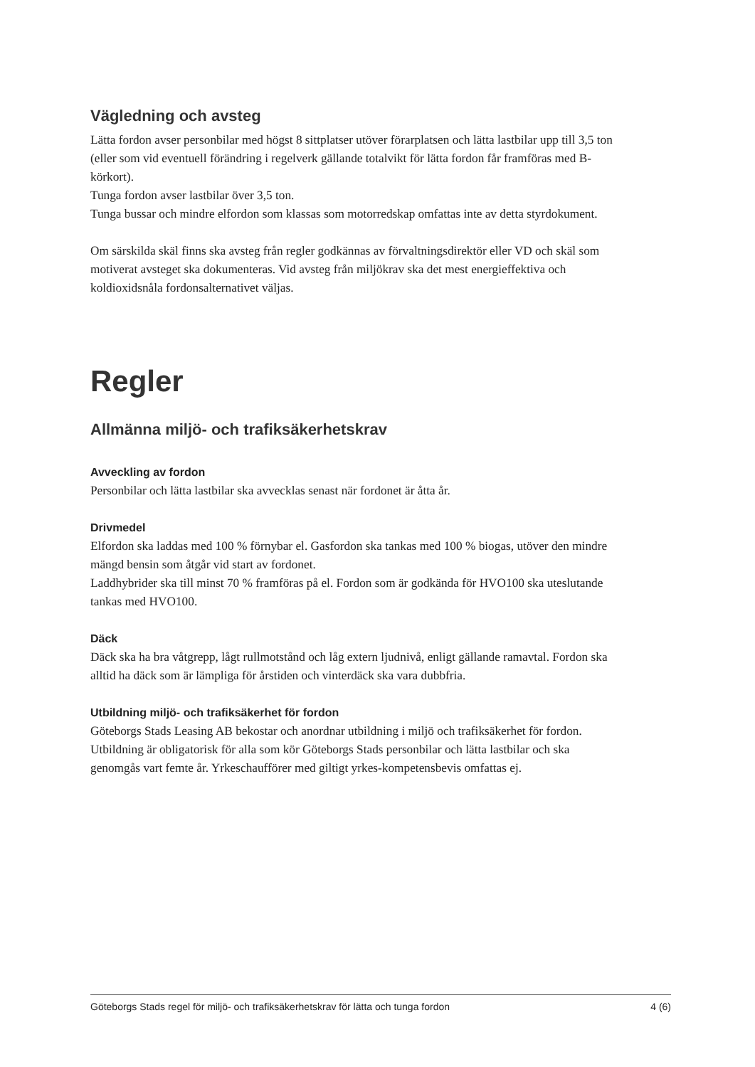Vägledning och avsteg
Lätta fordon avser personbilar med högst 8 sittplatser utöver förarplatsen och lätta lastbilar upp till 3,5 ton (eller som vid eventuell förändring i regelverk gällande totalvikt för lätta fordon får framföras med B-körkort).
Tunga fordon avser lastbilar över 3,5 ton.
Tunga bussar och mindre elfordon som klassas som motorredskap omfattas inte av detta styrdokument.
Om särskilda skäl finns ska avsteg från regler godkännas av förvaltningsdirektör eller VD och skäl som motiverat avsteget ska dokumenteras. Vid avsteg från miljökrav ska det mest energieffektiva och koldioxidsnåla fordonsalternativet väljas.
Regler
Allmänna miljö- och trafiksäkerhetskrav
Avveckling av fordon
Personbilar och lätta lastbilar ska avvecklas senast när fordonet är åtta år.
Drivmedel
Elfordon ska laddas med 100 % förnybar el. Gasfordon ska tankas med 100 % biogas, utöver den mindre mängd bensin som åtgår vid start av fordonet.
Laddhybrider ska till minst 70 % framföras på el. Fordon som är godkända för HVO100 ska uteslutande tankas med HVO100.
Däck
Däck ska ha bra våtgrepp, lågt rullmotstånd och låg extern ljudnivå, enligt gällande ramavtal. Fordon ska alltid ha däck som är lämpliga för årstiden och vinterdäck ska vara dubbfria.
Utbildning miljö- och trafiksäkerhet för fordon
Göteborgs Stads Leasing AB bekostar och anordnar utbildning i miljö och trafiksäkerhet för fordon. Utbildning är obligatorisk för alla som kör Göteborgs Stads personbilar och lätta lastbilar och ska genomgås vart femte år. Yrkeschaufförer med giltigt yrkes-kompetensbevis omfattas ej.
Göteborgs Stads regel för miljö- och trafiksäkerhetskrav för lätta och tunga fordon 4 (6)